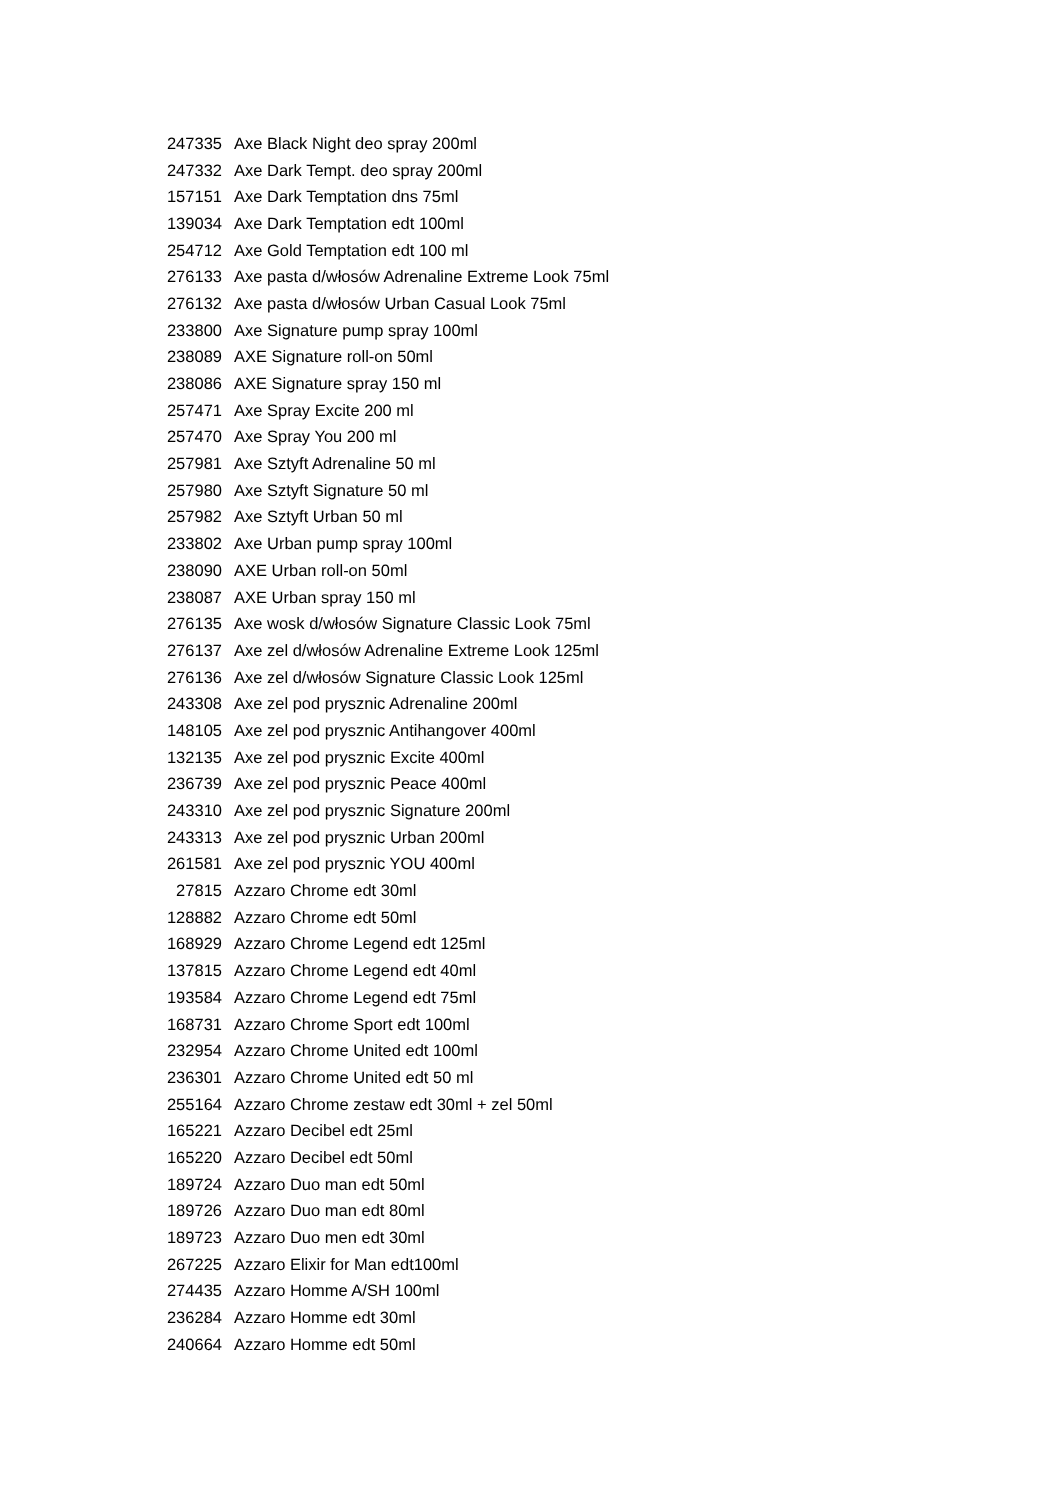| 247335 | Axe Black Night deo spray 200ml |
| 247332 | Axe Dark Tempt. deo spray 200ml |
| 157151 | Axe Dark Temptation dns 75ml |
| 139034 | Axe Dark Temptation edt 100ml |
| 254712 | Axe Gold Temptation edt 100 ml |
| 276133 | Axe pasta d/włosów Adrenaline Extreme Look 75ml |
| 276132 | Axe pasta d/włosów Urban Casual Look 75ml |
| 233800 | Axe Signature pump spray 100ml |
| 238089 | AXE Signature roll-on 50ml |
| 238086 | AXE Signature spray 150 ml |
| 257471 | Axe Spray Excite 200 ml |
| 257470 | Axe Spray You 200 ml |
| 257981 | Axe Sztyft Adrenaline 50 ml |
| 257980 | Axe Sztyft Signature 50 ml |
| 257982 | Axe Sztyft Urban 50 ml |
| 233802 | Axe Urban pump spray 100ml |
| 238090 | AXE Urban roll-on 50ml |
| 238087 | AXE Urban spray 150 ml |
| 276135 | Axe wosk d/włosów Signature Classic Look 75ml |
| 276137 | Axe zel d/włosów Adrenaline Extreme Look 125ml |
| 276136 | Axe zel d/włosów Signature Classic Look 125ml |
| 243308 | Axe zel pod prysznic Adrenaline 200ml |
| 148105 | Axe zel pod prysznic Antihangover 400ml |
| 132135 | Axe zel pod prysznic Excite 400ml |
| 236739 | Axe zel pod prysznic Peace 400ml |
| 243310 | Axe zel pod prysznic Signature 200ml |
| 243313 | Axe zel pod prysznic Urban 200ml |
| 261581 | Axe zel pod prysznic YOU 400ml |
| 27815 | Azzaro Chrome edt 30ml |
| 128882 | Azzaro Chrome edt 50ml |
| 168929 | Azzaro Chrome Legend edt 125ml |
| 137815 | Azzaro Chrome Legend edt 40ml |
| 193584 | Azzaro Chrome Legend edt 75ml |
| 168731 | Azzaro Chrome Sport edt 100ml |
| 232954 | Azzaro Chrome United edt 100ml |
| 236301 | Azzaro Chrome United edt 50 ml |
| 255164 | Azzaro Chrome zestaw edt 30ml + zel 50ml |
| 165221 | Azzaro Decibel edt 25ml |
| 165220 | Azzaro Decibel edt 50ml |
| 189724 | Azzaro Duo man edt 50ml |
| 189726 | Azzaro Duo man edt 80ml |
| 189723 | Azzaro Duo men edt 30ml |
| 267225 | Azzaro Elixir for Man edt100ml |
| 274435 | Azzaro Homme A/SH 100ml |
| 236284 | Azzaro Homme edt 30ml |
| 240664 | Azzaro Homme edt 50ml |